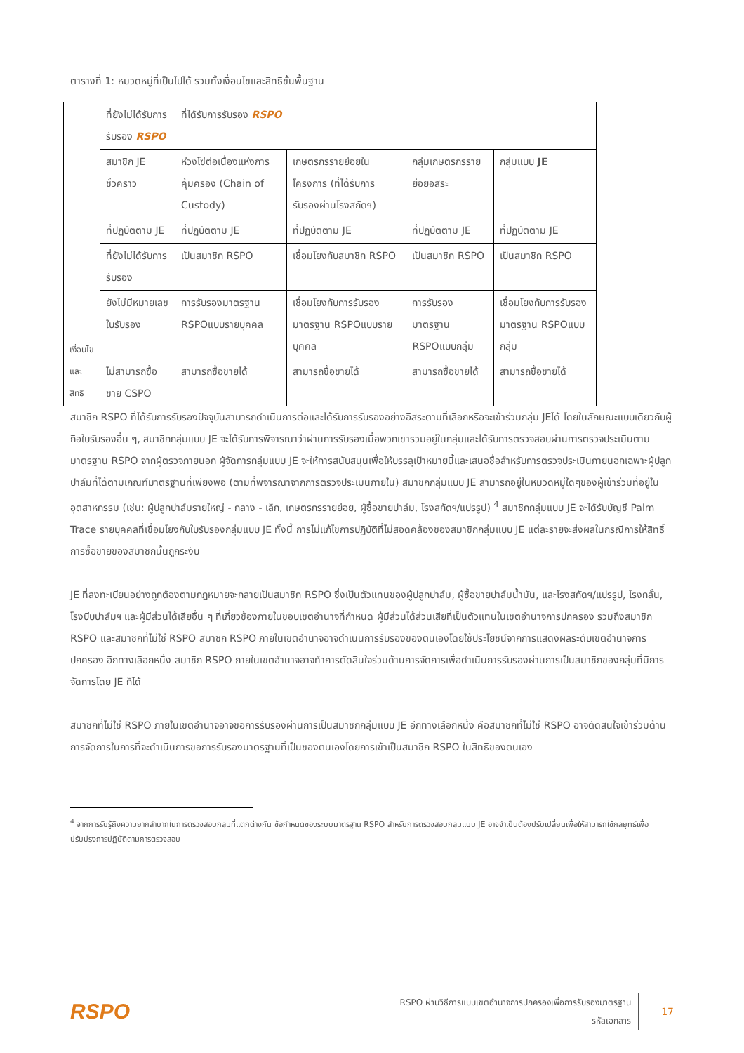ตารางที่ 1: หมวดหมู่ที่เป็นไปได้ รวมทั้งเงื่อนไขและสิทธิขั้นพื้นฐาน
| | ที่ยังไม่ได้รับการรับรอง RSPO | ที่ได้รับการรับรอง RSPO | | | |
| | สมาชิก JE ชั่วคราว | ห่วงโซ่ต่อเนื่องแห่งการคุ้มครอง (Chain of Custody) | เกษตรกรรายย่อยในโครงการ (ที่ได้รับการรับรองผ่านโรงสกัดฯ) | กลุ่มเกษตรกรรายย่อยอิสระ | กลุ่มแบบ JE |
| เงื่อนไขและสิทธิ | ที่ปฏิบัติตาม JE | ที่ปฏิบัติตาม JE | ที่ปฏิบัติตาม JE | ที่ปฏิบัติตาม JE | ที่ปฏิบัติตาม JE |
| | ที่ยังไม่ได้รับการรับรอง | เป็นสมาชิก RSPO | เชื่อมโยงกับสมาชิก RSPO | เป็นสมาชิก RSPO | เป็นสมาชิก RSPO |
| | ยังไม่มีหมายเลขใบรับรอง | การรับรองมาตรฐาน RSPOแบบรายบุคคล | เชื่อมโยงกับการรับรองมาตรฐาน RSPOแบบรายบุคคล | การรับรองมาตรฐาน RSPOแบบกลุ่ม | เชื่อมโยงกับการรับรองมาตรฐาน RSPOแบบกลุ่ม |
| | ไม่สามารถซื้อขาย CSPO | สามารถซื้อขายได้ | สามารถซื้อขายได้ | สามารถซื้อขายได้ | สามารถซื้อขายได้ |
สมาชิก RSPO ที่ได้รับการรับรองปัจจุบันสามารถดำเนินการต่อและได้รับการรับรองอย่างอิสระตามที่เลือกหรือจะเข้าร่วมกลุ่ม JEได้ โดยในลักษณะแบบเดียวกับผู้ถือใบรับรองอื่น ๆ, สมาชิกกลุ่มแบบ JE จะได้รับการพิจารณาว่าผ่านการรับรองเมื่อพวกเขารวมอยู่ในกลุ่มและได้รับการตรวจสอบผ่านการตรวจประเมินตามมาตรฐาน RSPO จากผู้ตรวจภายนอก ผู้จัดการกลุ่มแบบ JE จะให้การสนับสนุนเพื่อให้บรรลุเป้าหมายนี้และเสนอชื่อสำหรับการตรวจประเมินภายนอกเฉพาะผู้ปลูกปาล์มที่ได้ตามเกณฑ์มาตรฐานที่เพียงพอ (ตามที่พิจารณาจากการตรวจประเมินภายใน) สมาชิกกลุ่มแบบ JE สามารถอยู่ในหมวดหมู่ใดๆของผู้เข้าร่วมที่อยู่ในอุตสาหกรรม (เช่น: ผู้ปลูกปาล์มรายใหญ่ - กลาง - เล็ก, เกษตรกรรายย่อย, ผู้ซื้อขายปาล์ม, โรงสกัดฯ/แปรรูป) <sup>4</sup> สมาชิกกลุ่มแบบ JE จะได้รับบัญชี Palm Trace รายบุคคลที่เชื่อมโยงกับใบรับรองกลุ่มแบบ JE ทั้งนี้ การไม่แก้ไขการปฏิบัติที่ไม่สอดคล้องของสมาชิกกลุ่มแบบ JE แต่ละรายจะส่งผลในกรณีการให้สิทธิ์การซื้อขายของสมาชิกนั้นถูกระงับ
JE ที่ลงทะเบียนอย่างถูกต้องตามกฎหมายจะกลายเป็นสมาชิก RSPO ซึ่งเป็นตัวแทนของผู้ปลูกปาล์ม, ผู้ซื้อขายปาล์มน้ำมัน, และโรงสกัดฯ/แปรรูป, โรงกลั่น, โรงบีบปาล์มฯ และผู้มีส่วนได้เสียอื่น ๆ ที่เกี่ยวข้องภายในขอบเขตอำนาจที่กำหนด ผู้มีส่วนได้ส่วนเสียที่เป็นตัวแทนในเขตอำนาจการปกครอง รวมถึงสมาชิก RSPO และสมาชิกที่ไม่ใช่ RSPO สมาชิก RSPO ภายในเขตอำนาจอาจดำเนินการรับรองของตนเองโดยใช้ประโยชน์จากการแสดงผลระดับเขตอำนาจการปกครอง อีกทางเลือกหนึ่ง สมาชิก RSPO ภายในเขตอำนาจอาจทำการตัดสินใจร่วมด้านการจัดการเพื่อดำเนินการรับรองผ่านการเป็นสมาชิกของกลุ่มที่มีการจัดการโดย JE ก็ได้
สมาชิกที่ไม่ใช่ RSPO ภายในเขตอำนาจอาจขอการรับรองผ่านการเป็นสมาชิกกลุ่มแบบ JE อีกทางเลือกหนึ่ง คือสมาชิกที่ไม่ใช่ RSPO อาจตัดสินใจเข้าร่วมด้านการจัดการในการที่จะดำเนินการขอการรับรองมาตรฐานที่เป็นของตนเองโดยการเข้าเป็นสมาชิก RSPO ในสิทธิของตนเอง
<sup>4</sup> จากการรับรู้ถึงความยากลำบากในการตรวจสอบกลุ่มที่แตกต่างกัน ข้อกำหนดของระบบมาตรฐาน RSPO สำหรับการตรวจสอบกลุ่มแบบ JE อาจจำเป็นต้องปรับเปลี่ยนเพื่อให้สามารถใช้กลยุทธ์เพื่อปรับปรุงการปฏิบัติตามการตรวจสอบ
RSPO
RSPO ผ่านวิธีการแบบเขตอำนาจการปกครองเพื่อการรับรองมาตรฐาน
รหัสเอกสาร
17